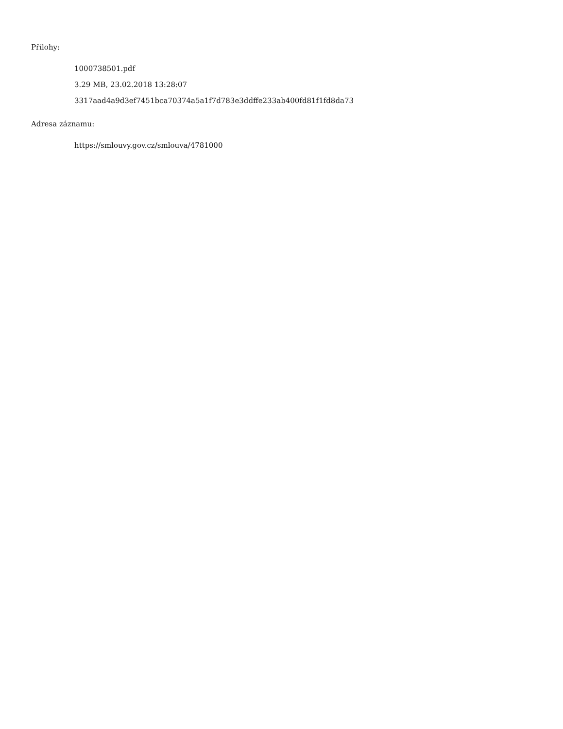Přílohy:
1000738501.pdf
3.29 MB, 23.02.2018 13:28:07
3317aad4a9d3ef7451bca70374a5a1f7d783e3ddffe233ab400fd81f1fd8da73
Adresa záznamu:
https://smlouvy.gov.cz/smlouva/4781000